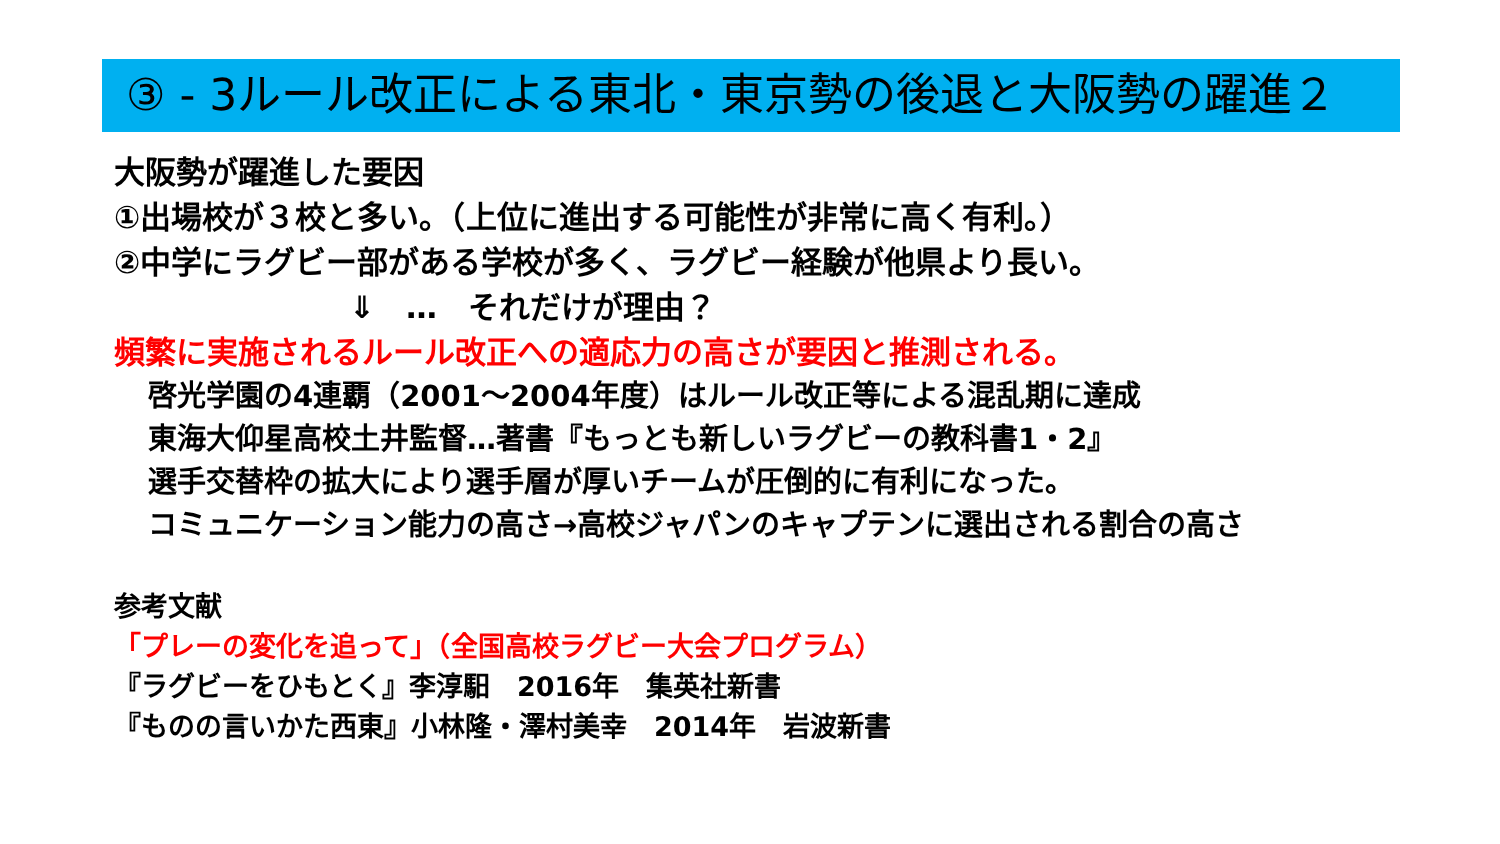③ - 3ルール改正による東北・東京勢の後退と大阪勢の躍進２
大阪勢が躍進した要因
①出場校が３校と多い。（上位に進出する可能性が非常に高く有利。）
②中学にラグビー部がある学校が多く、ラグビー経験が他県より長い。
⇓　…　それだけが理由？
頻繁に実施されるルール改正への適応力の高さが要因と推測される。
啓光学園の4連覇（2001～2004年度）はルール改正等による混乱期に達成
東海大仰星高校土井監督…著書『もっとも新しいラグビーの教科書1・2』
選手交替枠の拡大により選手層が厚いチームが圧倒的に有利になった。
コミュニケーション能力の高さ→高校ジャパンのキャプテンに選出される割合の高さ
参考文献
「プレーの変化を追って」（全国高校ラグビー大会プログラム）
『ラグビーをひもとく』李淳馹　2016年　集英社新書
『ものの言いかた西東』小林隆・澤村美幸　2014年　岩波新書